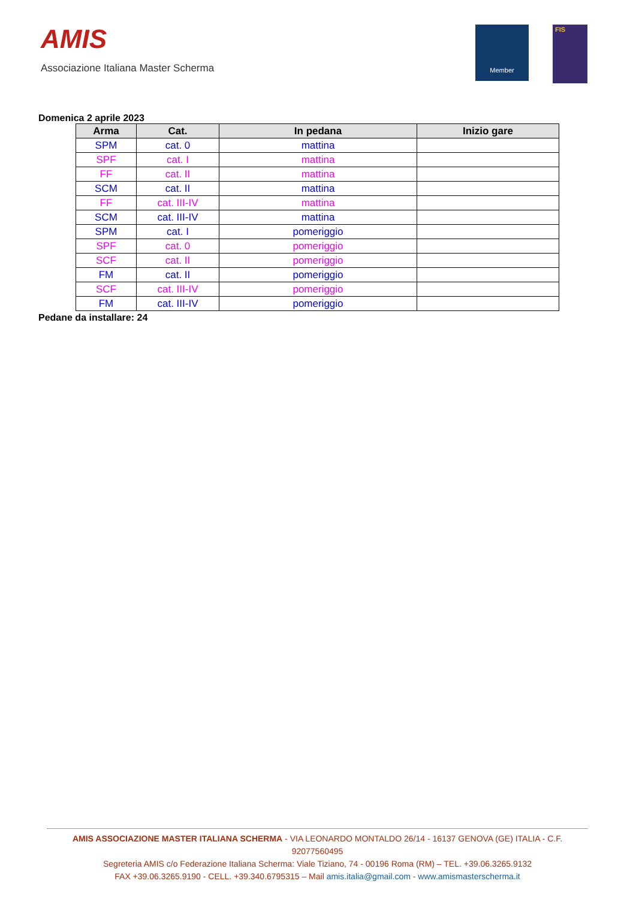AMIS
Associazione Italiana Master Scherma
Member FIS
Domenica 2 aprile 2023
| Arma | Cat. | In pedana | Inizio gare |
| --- | --- | --- | --- |
| SPM | cat. 0 | mattina | |
| SPF | cat. I | mattina | |
| FF | cat. II | mattina | |
| SCM | cat. II | mattina | |
| FF | cat. III-IV | mattina | |
| SCM | cat. III-IV | mattina | |
| SPM | cat. I | pomeriggio | |
| SPF | cat. 0 | pomeriggio | |
| SCF | cat. II | pomeriggio | |
| FM | cat. II | pomeriggio | |
| SCF | cat. III-IV | pomeriggio | |
| FM | cat. III-IV | pomeriggio | |
Pedane da installare: 24
AMIS ASSOCIAZIONE MASTER ITALIANA SCHERMA - VIA LEONARDO MONTALDO 26/14 - 16137 GENOVA (GE) ITALIA - C.F. 92077560495
Segreteria AMIS c/o Federazione Italiana Scherma: Viale Tiziano, 74 - 00196 Roma (RM) – TEL. +39.06.3265.9132
FAX +39.06.3265.9190 - CELL. +39.340.6795315 – Mail amis.italia@gmail.com - www.amismasterscherma.it